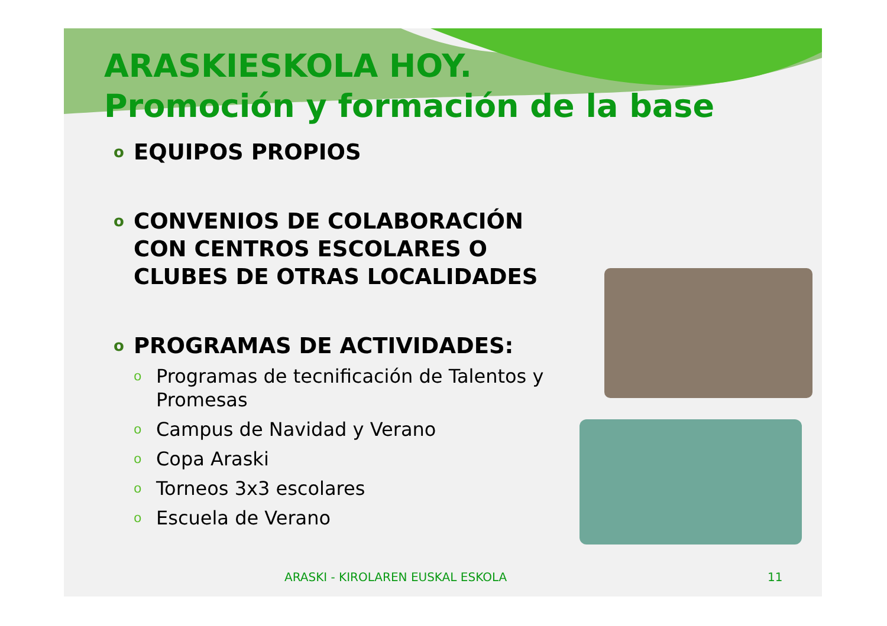ARASKIESKOLA HOY.
Promoción y formación de la base
o EQUIPOS PROPIOS
o CONVENIOS DE COLABORACIÓN CON CENTROS ESCOLARES O CLUBES DE OTRAS LOCALIDADES
o PROGRAMAS DE ACTIVIDADES:
o Programas de tecnificación de Talentos y Promesas
o Campus de Navidad y Verano
o Copa Araski
o Torneos 3x3 escolares
o Escuela de Verano
ARASKI - KIROLAREN EUSKAL ESKOLA 11